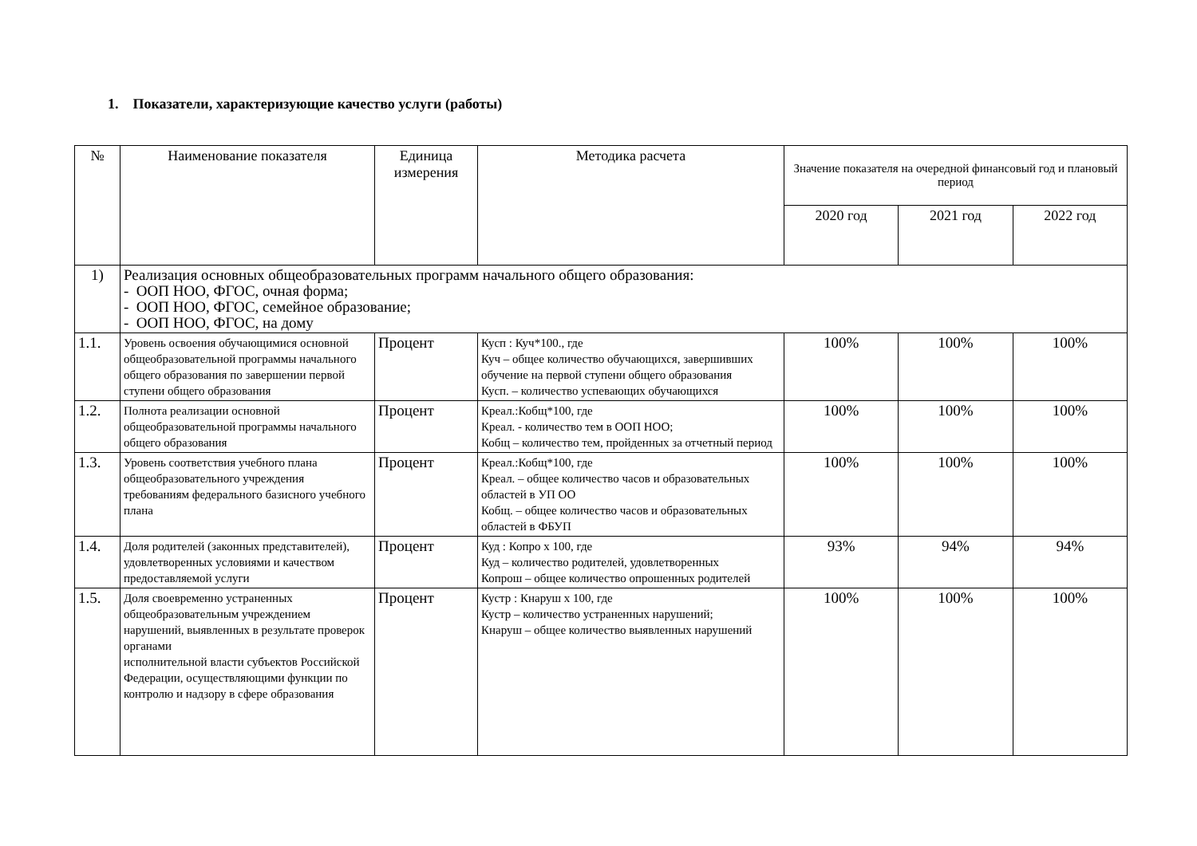1. Показатели, характеризующие качество услуги (работы)
| № | Наименование показателя | Единица измерения | Методика расчета | Значение показателя на очередной финансовый год и плановый период | | |
| --- | --- | --- | --- | --- | --- | --- |
| | | | | 2020 год | 2021 год | 2022 год |
| 1) | Реализация основных общеобразовательных программ начального общего образования: - ООП НОО, ФГОС, очная форма; - ООП НОО, ФГОС, семейное образование; - ООП НОО, ФГОС, на дому | | | | | |
| 1.1. | Уровень освоения обучающимися основной общеобразовательной программы начального общего образования по завершении первой ступени общего образования | Процент | Кусп : Куч*100., где Куч – общее количество обучающихся, завершивших обучение на первой ступени общего образования Кусп. – количество успевающих обучающихся | 100% | 100% | 100% |
| 1.2. | Полнота реализации основной общеобразовательной программы начального общего образования | Процент | Креал.:Кобщ*100, где Креал. - количество тем в ООП НОО; Кобщ – количество тем, пройденных за отчетный период | 100% | 100% | 100% |
| 1.3. | Уровень соответствия учебного плана общеобразовательного учреждения требованиям федерального базисного учебного плана | Процент | Креал.:Кобщ*100, где Креал. – общее количество часов и образовательных областей в УП ОО Кобщ. – общее количество часов и образовательных областей в ФБУП | 100% | 100% | 100% |
| 1.4. | Доля родителей (законных представителей), удовлетворенных условиями и качеством предоставляемой услуги | Процент | Куд : Копро х 100, где Куд – количество родителей, удовлетворенных Копрош – общее количество опрошенных родителей | 93% | 94% | 94% |
| 1.5. | Доля своевременно устраненных общеобразовательным учреждением нарушений, выявленных в результате проверок органами исполнительной власти субъектов Российской Федерации, осуществляющими функции по контролю и надзору в сфере образования | Процент | Кустр : Кнаруш х 100, где Кустр – количество устраненных нарушений; Кнаруш – общее количество выявленных нарушений | 100% | 100% | 100% |